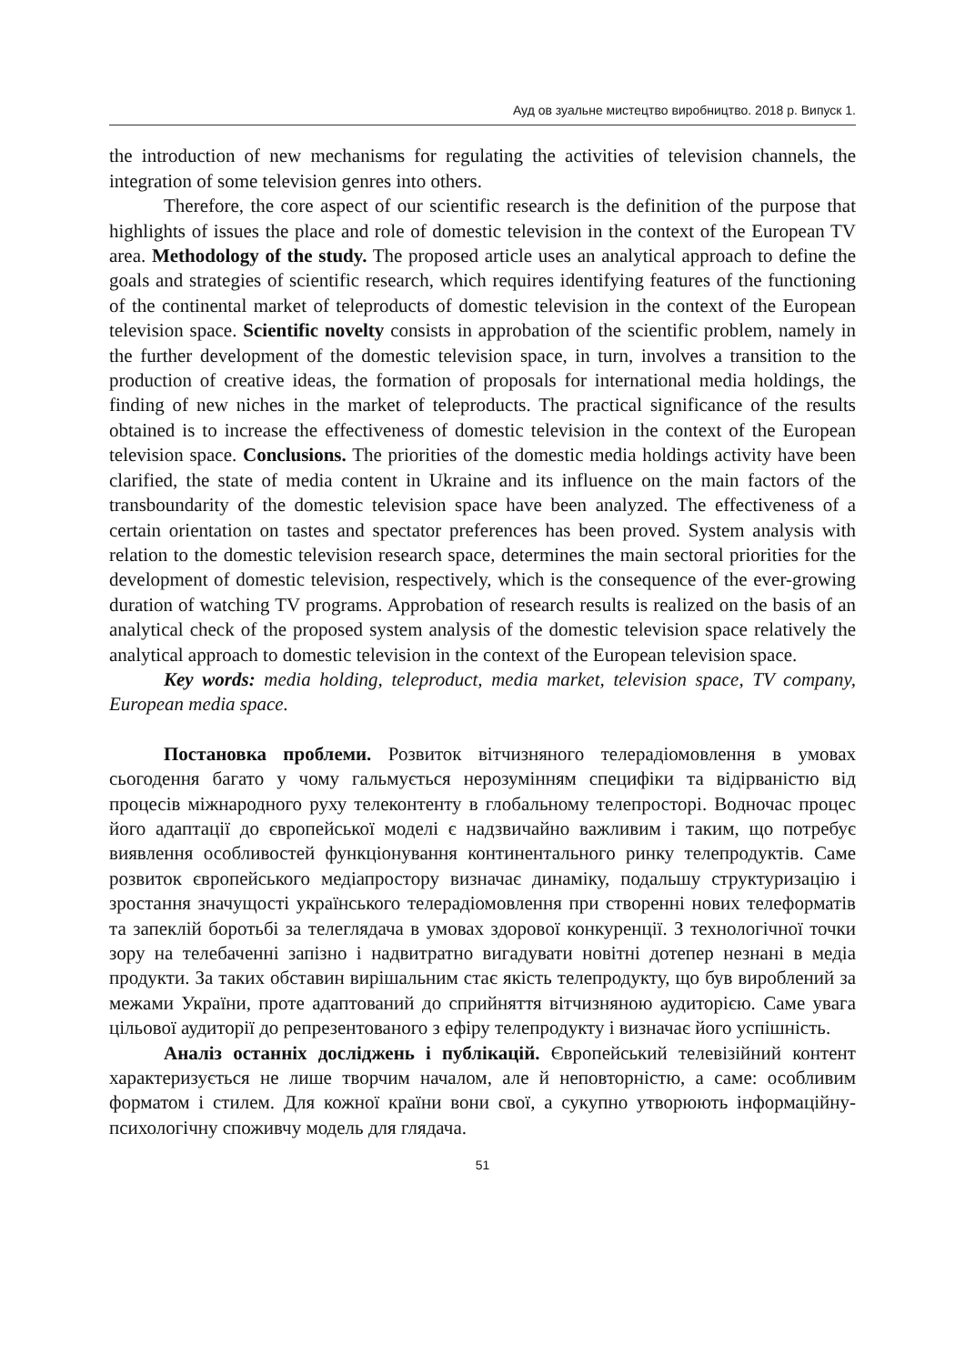Ауд ов зуальне мистецтво виробництво. 2018 р. Випуск 1.
the introduction of new mechanisms for regulating the activities of television channels, the integration of some television genres into others.
Therefore, the core aspect of our scientific research is the definition of the purpose that highlights of issues the place and role of domestic television in the context of the European TV area. Methodology of the study. The proposed article uses an analytical approach to define the goals and strategies of scientific research, which requires identifying features of the functioning of the continental market of teleproducts of domestic television in the context of the European television space. Scientific novelty consists in approbation of the scientific problem, namely in the further development of the domestic television space, in turn, involves a transition to the production of creative ideas, the formation of proposals for international media holdings, the finding of new niches in the market of teleproducts. The practical significance of the results obtained is to increase the effectiveness of domestic television in the context of the European television space. Conclusions. The priorities of the domestic media holdings activity have been clarified, the state of media content in Ukraine and its influence on the main factors of the transboundarity of the domestic television space have been analyzed. The effectiveness of a certain orientation on tastes and spectator preferences has been proved. System analysis with relation to the domestic television research space, determines the main sectoral priorities for the development of domestic television, respectively, which is the consequence of the ever-growing duration of watching TV programs. Approbation of research results is realized on the basis of an analytical check of the proposed system analysis of the domestic television space relatively the analytical approach to domestic television in the context of the European television space.
Key words: media holding, teleproduct, media market, television space, TV company, European media space.
Постановка проблеми. Розвиток вітчизняного телерадіомовлення в умовах сьогодення багато у чому гальмується нерозумінням специфіки та відірваністю від процесів міжнародного руху телеконтенту в глобальному телепросторі. Водночас процес його адаптації до європейської моделі є надзвичайно важливим і таким, що потребує виявлення особливостей функціонування континентального ринку телепродуктів. Саме розвиток європейського медіапростору визначає динаміку, подальшу структуризацію і зростання значущості українського телерадіомовлення при створенні нових телеформатів та запеклій боротьбі за телеглядача в умовах здорової конкуренції. З технологічної точки зору на телебаченні запізно і надвитратно вигадувати новітні дотепер незнані в медіа продукти. За таких обставин вирішальним стає якість телепродукту, що був вироблений за межами України, проте адаптований до сприйняття вітчизняною аудиторією. Саме увага цільової аудиторії до репрезентованого з ефіру телепродукту і визначає його успішність.
Аналіз останніх досліджень і публікацій. Європейський телевізійний контент характеризується не лише творчим началом, але й неповторністю, а саме: особливим форматом і стилем. Для кожної країни вони свої, а сукупно утворюють інформаційну-психологічну споживчу модель для глядача.
51